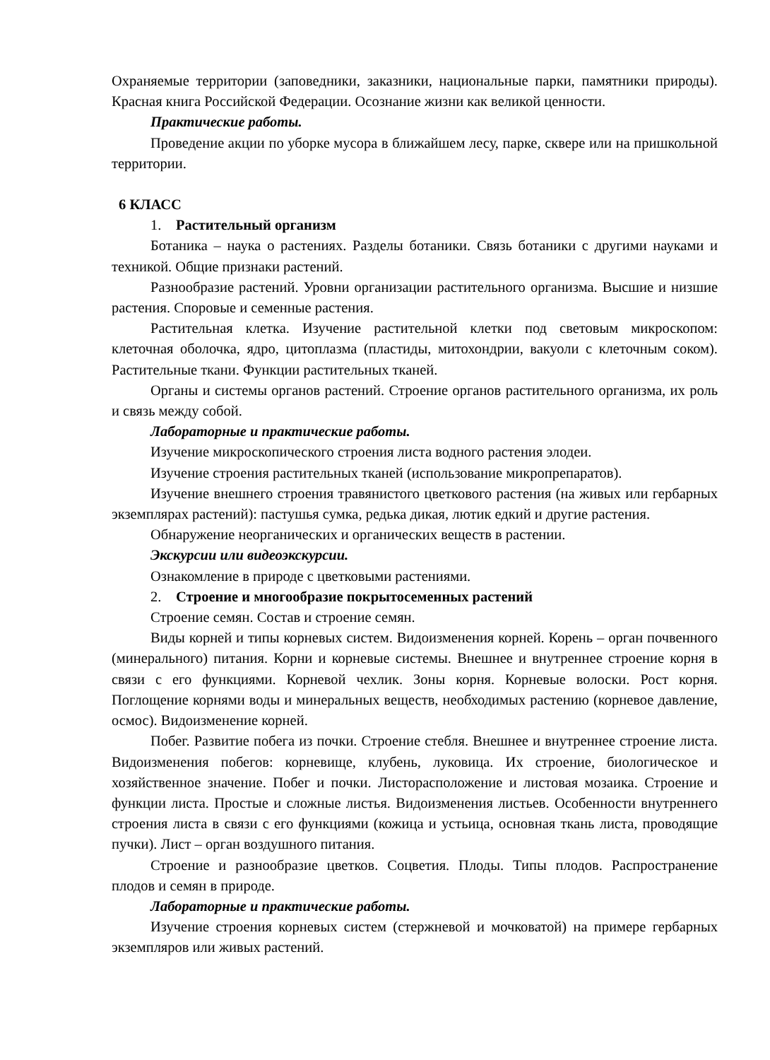Охраняемые территории (заповедники, заказники, национальные парки, памятники природы). Красная книга Российской Федерации. Осознание жизни как великой ценности.
Практические работы.
Проведение акции по уборке мусора в ближайшем лесу, парке, сквере или на пришкольной территории.
6 КЛАСС
1. Растительный организм
Ботаника – наука о растениях. Разделы ботаники. Связь ботаники с другими науками и техникой. Общие признаки растений.
Разнообразие растений. Уровни организации растительного организма. Высшие и низшие растения. Споровые и семенные растения.
Растительная клетка. Изучение растительной клетки под световым микроскопом: клеточная оболочка, ядро, цитоплазма (пластиды, митохондрии, вакуоли с клеточным соком). Растительные ткани. Функции растительных тканей.
Органы и системы органов растений. Строение органов растительного организма, их роль и связь между собой.
Лабораторные и практические работы.
Изучение микроскопического строения листа водного растения элодеи.
Изучение строения растительных тканей (использование микропрепаратов).
Изучение внешнего строения травянистого цветкового растения (на живых или гербарных экземплярах растений): пастушья сумка, редька дикая, лютик едкий и другие растения.
Обнаружение неорганических и органических веществ в растении.
Экскурсии или видеоэкскурсии.
Ознакомление в природе с цветковыми растениями.
2. Строение и многообразие покрытосеменных растений
Строение семян. Состав и строение семян.
Виды корней и типы корневых систем. Видоизменения корней. Корень – орган почвенного (минерального) питания. Корни и корневые системы. Внешнее и внутреннее строение корня в связи с его функциями. Корневой чехлик. Зоны корня. Корневые волоски. Рост корня. Поглощение корнями воды и минеральных веществ, необходимых растению (корневое давление, осмос). Видоизменение корней.
Побег. Развитие побега из почки. Строение стебля. Внешнее и внутреннее строение листа. Видоизменения побегов: корневище, клубень, луковица. Их строение, биологическое и хозяйственное значение. Побег и почки. Листорасположение и листовая мозаика. Строение и функции листа. Простые и сложные листья. Видоизменения листьев. Особенности внутреннего строения листа в связи с его функциями (кожица и устьица, основная ткань листа, проводящие пучки). Лист – орган воздушного питания.
Строение и разнообразие цветков. Соцветия. Плоды. Типы плодов. Распространение плодов и семян в природе.
Лабораторные и практические работы.
Изучение строения корневых систем (стержневой и мочковатой) на примере гербарных экземпляров или живых растений.